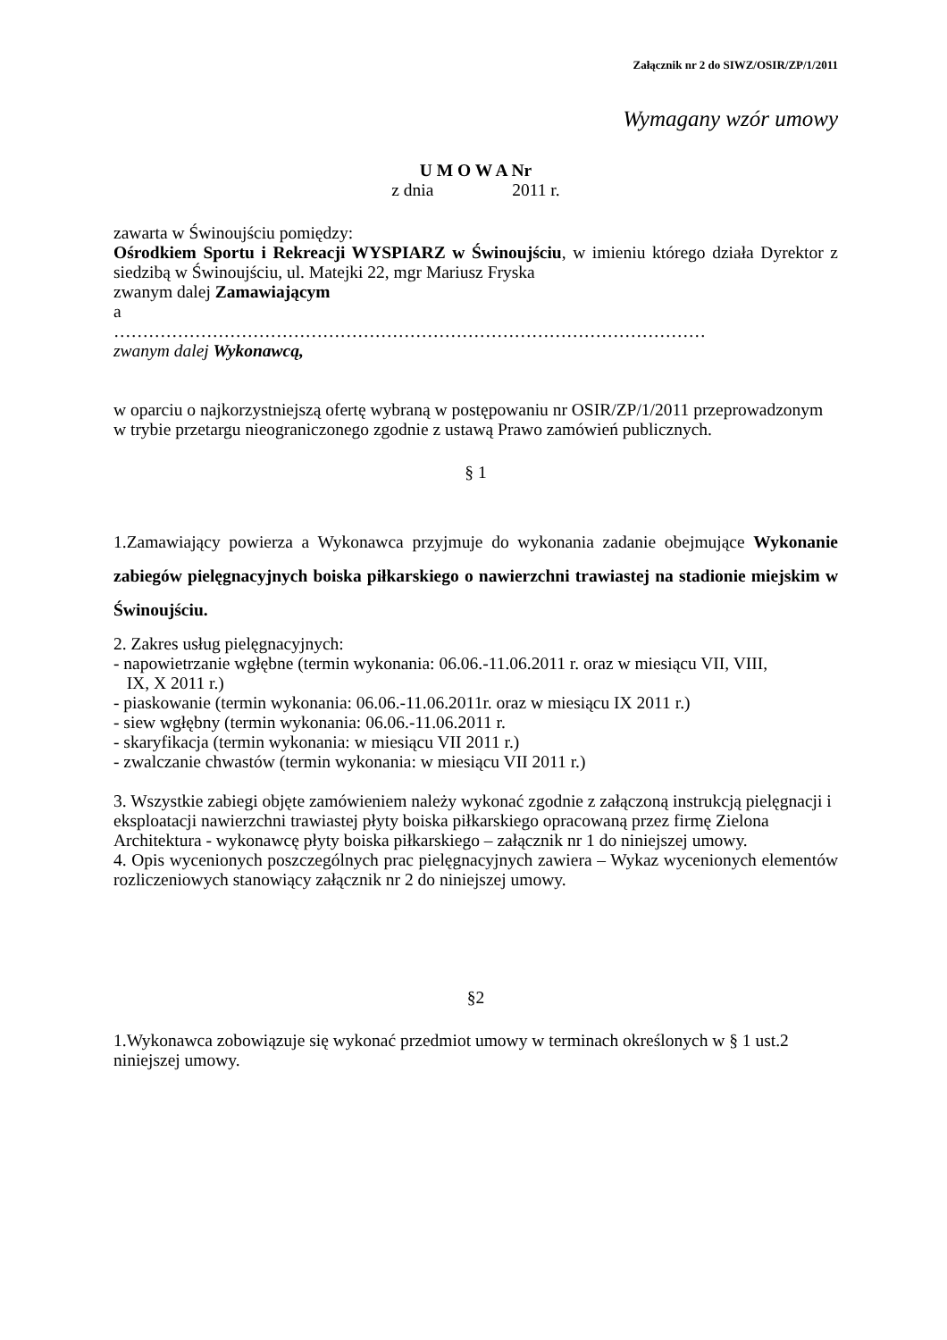Załącznik nr 2 do SIWZ/OSIR/ZP/1/2011
Wymagany wzór umowy
U M O W A Nr
z dnia 2011 r.
zawarta w Świnoujściu pomiędzy:
Ośrodkiem Sportu i Rekreacji WYSPIARZ w Świnoujściu, w imieniu którego działa Dyrektor z siedzibą w Świnoujściu, ul. Matejki 22, mgr Mariusz Fryska
zwanym dalej Zamawiającym
a
…………………………………………………………………………………………
zwanym dalej Wykonawcą,
w oparciu o najkorzystniejszą ofertę wybraną w postępowaniu nr OSIR/ZP/1/2011 przeprowadzonym w trybie przetargu nieograniczonego zgodnie z ustawą Prawo zamówień publicznych.
§ 1
1.Zamawiający powierza a Wykonawca przyjmuje do wykonania zadanie obejmujące Wykonanie zabiegów pielęgnacyjnych boiska piłkarskiego o nawierzchni trawiastej na stadionie miejskim w Świnoujściu.
2. Zakres usług pielęgnacyjnych:
- napowietrzanie wgłębne (termin wykonania: 06.06.-11.06.2011 r. oraz w miesiącu VII, VIII,
IX, X 2011 r.)
- piaskowanie (termin wykonania: 06.06.-11.06.2011r. oraz w miesiącu IX 2011 r.)
- siew wgłębny (termin wykonania: 06.06.-11.06.2011 r.
- skaryfikacja (termin wykonania: w miesiącu VII 2011 r.)
- zwalczanie chwastów (termin wykonania: w miesiącu VII 2011 r.)
3. Wszystkie zabiegi objęte zamówieniem należy wykonać zgodnie z załączoną instrukcją pielęgnacji i eksploatacji nawierzchni trawiastej płyty boiska piłkarskiego opracowaną przez firmę Zielona Architektura - wykonawcę płyty boiska piłkarskiego – załącznik nr 1 do niniejszej umowy.
4. Opis wycenionych poszczególnych prac pielęgnacyjnych zawiera – Wykaz wycenionych elementów rozliczeniowych stanowiący załącznik nr 2 do niniejszej umowy.
§2
1.Wykonawca zobowiązuje się wykonać przedmiot umowy w terminach określonych w § 1 ust.2 niniejszej umowy.